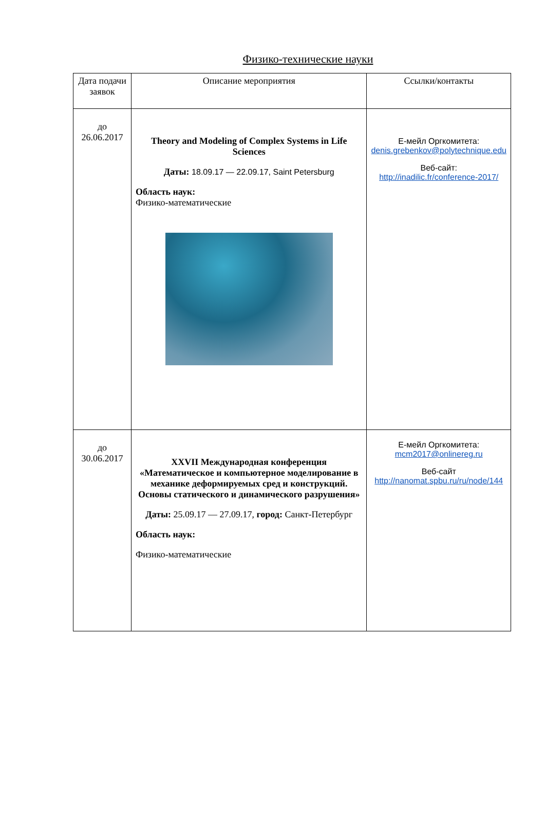Физико-технические науки
| Дата подачи заявок | Описание мероприятия | Ссылки/контакты |
| --- | --- | --- |
| до 26.06.2017 | Theory and Modeling of Complex Systems in Life Sciences Даты: 18.09.17 — 22.09.17, Saint Petersburg Область наук: Физико-математические | Е-мейл Оргкомитета: denis.grebenkov@polytechnique.edu Веб-сайт: http://inadilic.fr/conference-2017/ |
| до 30.06.2017 | XXVII Международная конференция «Математическое и компьютерное моделирование в механике деформируемых сред и конструкций. Основы статического и динамического разрушения» Даты: 25.09.17 — 27.09.17, город: Санкт-Петербург Область наук: Физико-математические | Е-мейл Оргкомитета: mcm2017@onlinereg.ru Веб-сайт http://nanomat.spbu.ru/ru/node/144 |